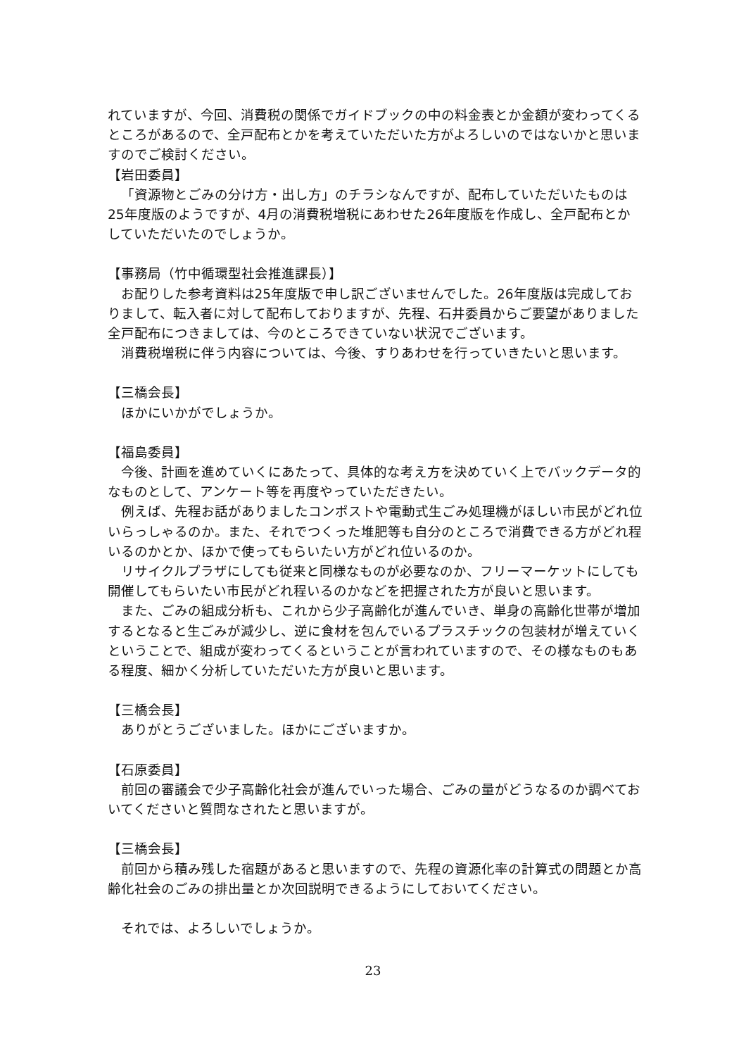れていますが、今回、消費税の関係でガイドブックの中の料金表とか金額が変わってくるところがあるので、全戸配布とかを考えていただいた方がよろしいのではないかと思いますのでご検討ください。
【岩田委員】
「資源物とごみの分け方・出し方」のチラシなんですが、配布していただいたものは25年度版のようですが、4月の消費税増税にあわせた26年度版を作成し、全戸配布とかしていただいたのでしょうか。
【事務局（竹中循環型社会推進課長）】
お配りした参考資料は25年度版で申し訳ございませんでした。26年度版は完成しておりまして、転入者に対して配布しておりますが、先程、石井委員からご要望がありました全戸配布につきましては、今のところできていない状況でございます。
消費税増税に伴う内容については、今後、すりあわせを行っていきたいと思います。
【三橋会長】
ほかにいかがでしょうか。
【福島委員】
今後、計画を進めていくにあたって、具体的な考え方を決めていく上でバックデータ的なものとして、アンケート等を再度やっていただきたい。
例えば、先程お話がありましたコンポストや電動式生ごみ処理機がほしい市民がどれ位いらっしゃるのか。また、それでつくった堆肥等も自分のところで消費できる方がどれ程いるのかとか、ほかで使ってもらいたい方がどれ位いるのか。
リサイクルプラザにしても従来と同様なものが必要なのか、フリーマーケットにしても開催してもらいたい市民がどれ程いるのかなどを把握された方が良いと思います。
また、ごみの組成分析も、これから少子高齢化が進んでいき、単身の高齢化世帯が増加するとなると生ごみが減少し、逆に食材を包んでいるプラスチックの包装材が増えていくということで、組成が変わってくるということが言われていますので、その様なものもある程度、細かく分析していただいた方が良いと思います。
【三橋会長】
ありがとうございました。ほかにございますか。
【石原委員】
前回の審議会で少子高齢化社会が進んでいった場合、ごみの量がどうなるのか調べておいてくださいと質問なされたと思いますが。
【三橋会長】
前回から積み残した宿題があると思いますので、先程の資源化率の計算式の問題とか高齢化社会のごみの排出量とか次回説明できるようにしておいてください。
それでは、よろしいでしょうか。
23